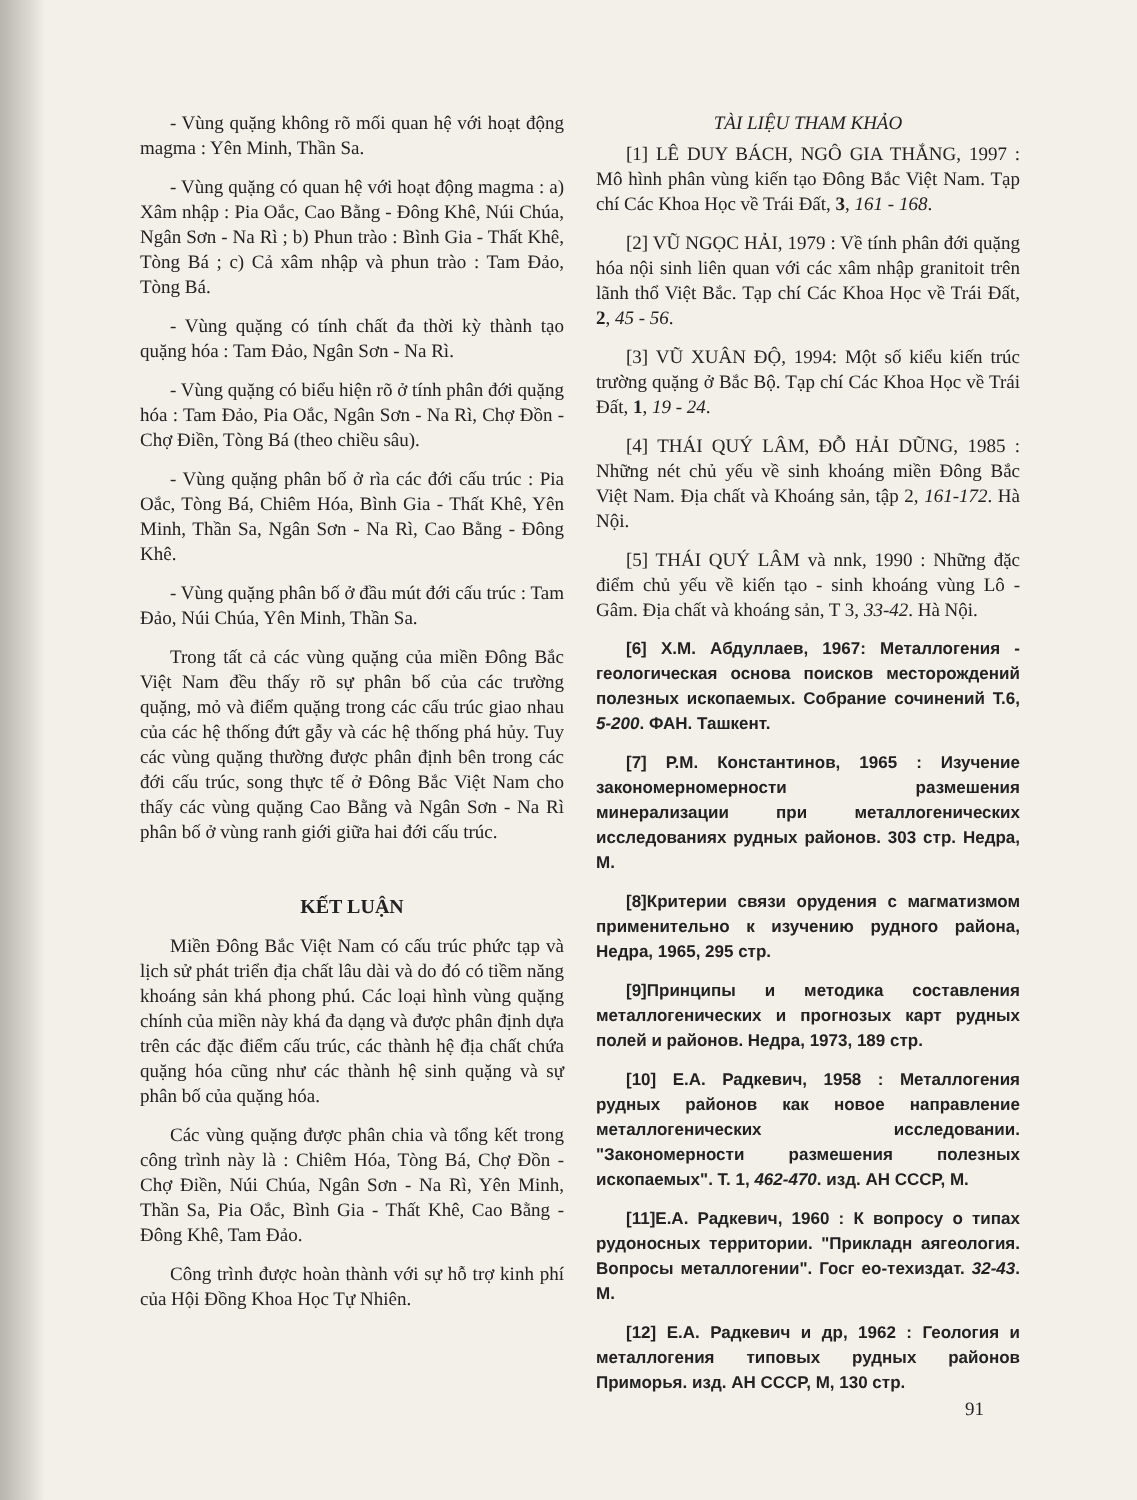- Vùng quặng không rõ mối quan hệ với hoạt động magma : Yên Minh, Thần Sa.
- Vùng quặng có quan hệ với hoạt động magma : a) Xâm nhập : Pia Oắc, Cao Bằng - Đông Khê, Núi Chúa, Ngân Sơn - Na Rì ; b) Phun trào : Bình Gia - Thất Khê, Tòng Bá ; c) Cả xâm nhập và phun trào : Tam Đảo, Tòng Bá.
- Vùng quặng có tính chất đa thời kỳ thành tạo quặng hóa : Tam Đảo, Ngân Sơn - Na Rì.
- Vùng quặng có biểu hiện rõ ở tính phân đới quặng hóa : Tam Đảo, Pia Oắc, Ngân Sơn - Na Rì, Chợ Đồn - Chợ Điền, Tòng Bá (theo chiều sâu).
- Vùng quặng phân bố ở rìa các đới cấu trúc : Pia Oắc, Tòng Bá, Chiêm Hóa, Bình Gia - Thất Khê, Yên Minh, Thần Sa, Ngân Sơn - Na Rì, Cao Bằng - Đông Khê.
- Vùng quặng phân bố ở đầu mút đới cấu trúc : Tam Đảo, Núi Chúa, Yên Minh, Thần Sa.
Trong tất cả các vùng quặng của miền Đông Bắc Việt Nam đều thấy rõ sự phân bố của các trường quặng, mỏ và điểm quặng trong các cấu trúc giao nhau của các hệ thống đứt gẫy và các hệ thống phá hủy. Tuy các vùng quặng thường được phân định bên trong các đới cấu trúc, song thực tế ở Đông Bắc Việt Nam cho thấy các vùng quặng Cao Bằng và Ngân Sơn - Na Rì phân bố ở vùng ranh giới giữa hai đới cấu trúc.
KẾT LUẬN
Miền Đông Bắc Việt Nam có cấu trúc phức tạp và lịch sử phát triển địa chất lâu dài và do đó có tiềm năng khoáng sản khá phong phú. Các loại hình vùng quặng chính của miền này khá đa dạng và được phân định dựa trên các đặc điểm cấu trúc, các thành hệ địa chất chứa quặng hóa cũng như các thành hệ sinh quặng và sự phân bố của quặng hóa.
Các vùng quặng được phân chia và tổng kết trong công trình này là : Chiêm Hóa, Tòng Bá, Chợ Đồn - Chợ Điền, Núi Chúa, Ngân Sơn - Na Rì, Yên Minh, Thần Sa, Pia Oắc, Bình Gia - Thất Khê, Cao Bằng - Đông Khê, Tam Đảo.
Công trình được hoàn thành với sự hỗ trợ kinh phí của Hội Đồng Khoa Học Tự Nhiên.
TÀI LIỆU THAM KHẢO
[1] LÊ DUY BÁCH, NGÔ GIA THẮNG, 1997 : Mô hình phân vùng kiến tạo Đông Bắc Việt Nam. Tạp chí Các Khoa Học về Trái Đất, 3, 161 - 168.
[2] VŨ NGỌC HẢI, 1979 : Về tính phân đới quặng hóa nội sinh liên quan với các xâm nhập granitoit trên lãnh thổ Việt Bắc. Tạp chí Các Khoa Học về Trái Đất, 2, 45 - 56.
[3] VŨ XUÂN ĐỘ, 1994: Một số kiểu kiến trúc trường quặng ở Bắc Bộ. Tạp chí Các Khoa Học về Trái Đất, 1, 19 - 24.
[4] THÁI QUÝ LÂM, ĐỖ HẢI DŨNG, 1985 : Những nét chủ yếu về sinh khoáng miền Đông Bắc Việt Nam. Địa chất và Khoáng sản, tập 2, 161-172. Hà Nội.
[5] THÁI QUÝ LÂM và nnk, 1990 : Những đặc điểm chủ yếu về kiến tạo - sinh khoáng vùng Lô - Gâm. Địa chất và khoáng sản, T 3, 33-42. Hà Nội.
[6] Х.М. Абдуллаев, 1967: Металлогения - геологическая основа поисков месторождений полезных ископаемых. Собрание сочинений Т.6, 5-200. ФАН. Ташкент.
[7] Р.М. Константинов, 1965 : Изучение закономерномерности размешения минерализации при металлогенических исследованиях рудных районов. 303 стр. Недра, М.
[8]Критерии связи орудения с магматизмом применительно к изучению рудного района, Недра, 1965, 295 стр.
[9]Принципы и методика составления металлогенических и прогнозых карт рудных полей и районов. Недра, 1973, 189 стр.
[10] Е.А. Радкевич, 1958 : Металлогения рудных районов как новое направление металлогенических исследовании. "Закономерности размешения полезных ископаемых". Т. 1, 462-470. изд. АН СССР, М.
[11]Е.А. Радкевич, 1960 : К вопросу о типах рудоносных территории. "Прикладн аягеология. Вопросы металлогении". Госг ео-техиздат. 32-43. М.
[12] Е.А. Радкевич и др, 1962 : Геология и металлогения типовых рудных районов Приморья. изд. АН СССР, М, 130 стр.
91